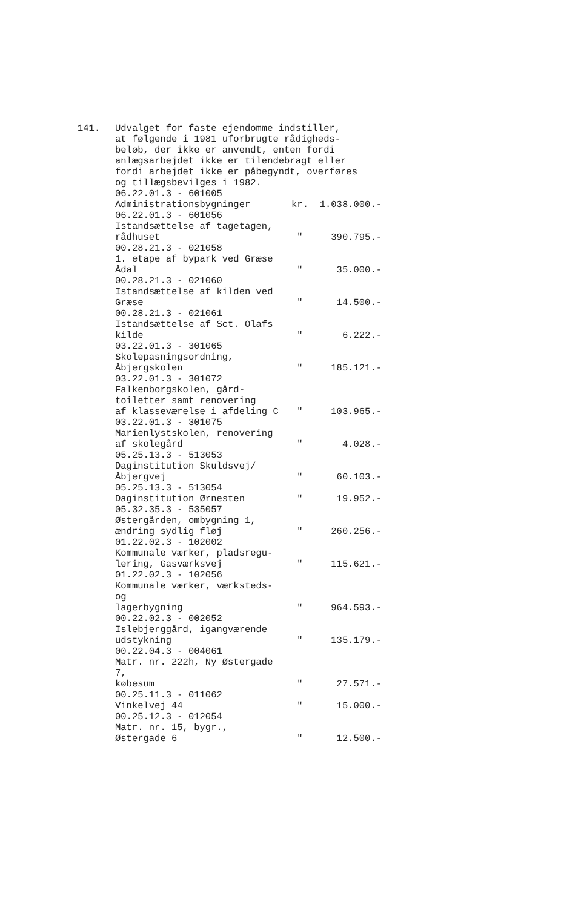141. Udvalget for faste ejendomme indstiller,
at følgende i 1981 uforbrugte rådigheds-
beløb, der ikke er anvendt, enten fordi
anlægsarbejdet ikke er tilendebragt eller
fordi arbejdet ikke er påbegyndt, overføres
og tillægsbevilges i 1982.
| 06.22.01.3 - 601005 Administrationsbygninger | kr. | 1.038.000.- |
| 06.22.01.3 - 601056 Istandsættelse af tagetagen, rådhuset | " | 390.795.- |
| 00.28.21.3 - 021058 1. etape af bypark ved Græse Ådal | " | 35.000.- |
| 00.28.21.3 - 021060 Istandsættelse af kilden ved Græse | " | 14.500.- |
| 00.28.21.3 - 021061 Istandsættelse af Sct. Olafs kilde | " | 6.222.- |
| 03.22.01.3 - 301065 Skolepasningsordning, Åbjergskolen | " | 185.121.- |
| 03.22.01.3 - 301072 Falkenborgskolen, gård- toiletter samt renovering af klasseværelse i afdeling C | " | 103.965.- |
| 03.22.01.3 - 301075 Marienlystskolen, renovering af skolegård | " | 4.028.- |
| 05.25.13.3 - 513053 Daginstitution Skuldsvej/ Åbjergvej | " | 60.103.- |
| 05.25.13.3 - 513054 Daginstitution Ørnesten | " | 19.952.- |
| 05.32.35.3 - 535057 Østergården, ombygning 1, ændring sydlig fløj | " | 260.256.- |
| 01.22.02.3 - 102002 Kommunale værker, pladsregu- lering, Gasværksvej | " | 115.621.- |
| 01.22.02.3 - 102056 Kommunale værker, værksteds- og lagerbygning | " | 964.593.- |
| 00.22.02.3 - 002052 Islebjerggård, igangværende udstykning | " | 135.179.- |
| 00.22.04.3 - 004061 Matr. nr. 222h, Ny Østergade 7, købesum | " | 27.571.- |
| 00.25.11.3 - 011062 Vinkelvej 44 | " | 15.000.- |
| 00.25.12.3 - 012054 Matr. nr. 15, bygr., Østergade 6 | " | 12.500.- |